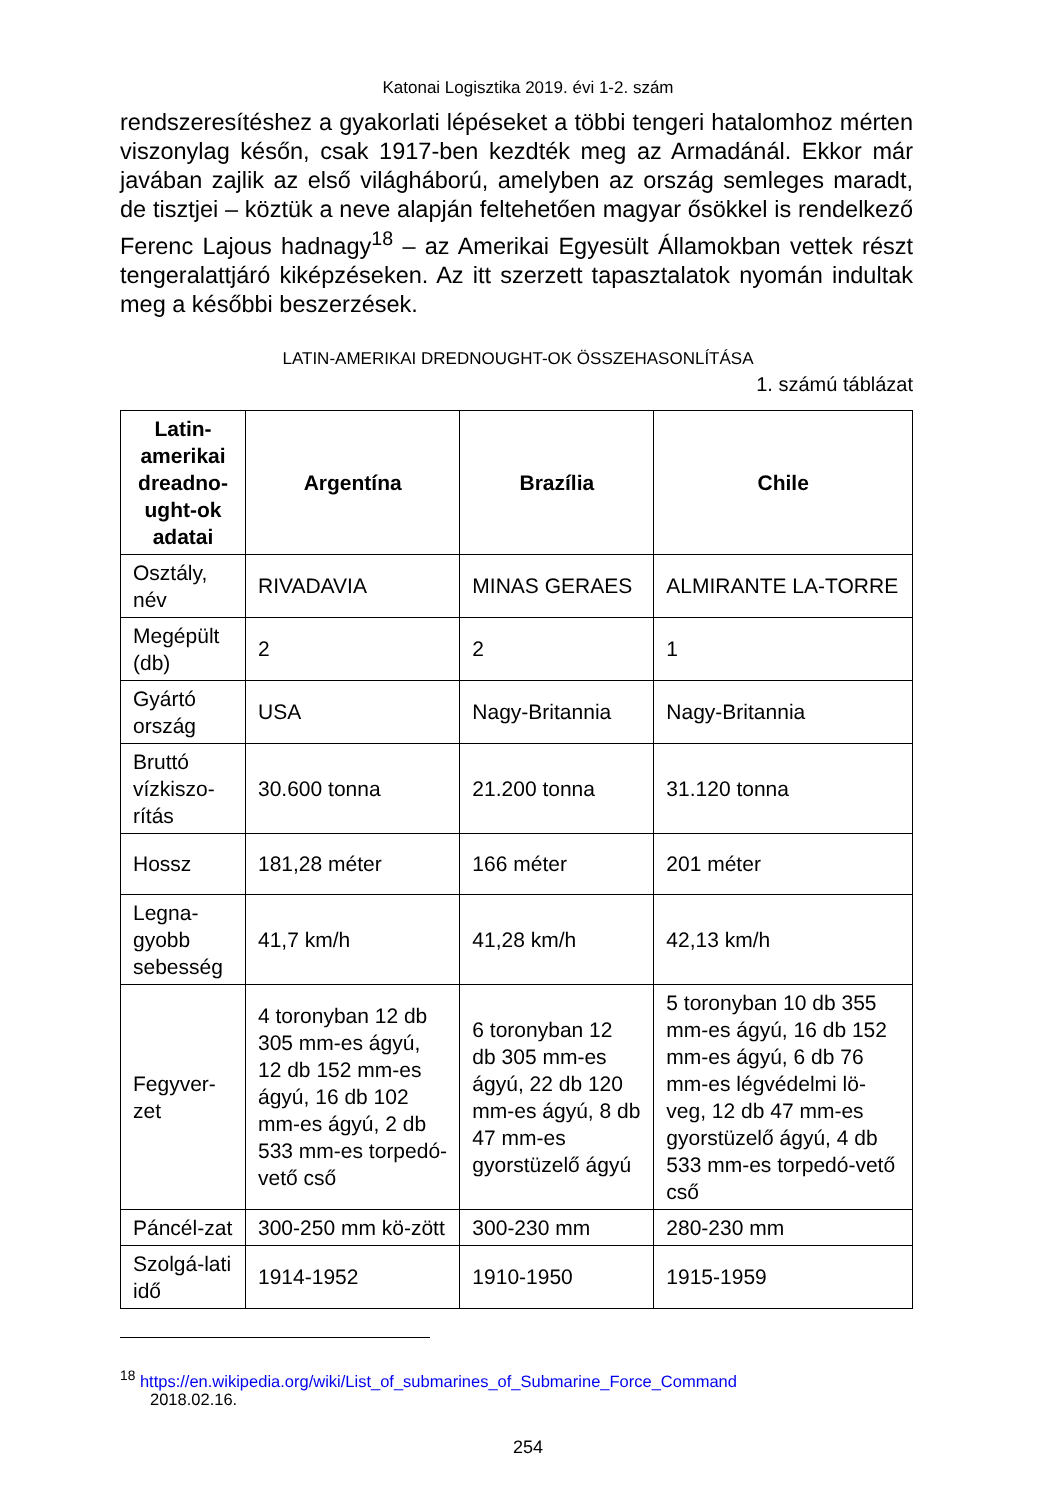Katonai Logisztika 2019. évi 1-2. szám
rendszeresítéshez a gyakorlati lépéseket a többi tengeri hatalomhoz mérten viszonylag későn, csak 1917-ben kezdték meg az Armadánál. Ekkor már javában zajlik az első világháború, amelyben az ország semleges maradt, de tisztjei – köztük a neve alapján feltehetően magyar ősökkel is rendelkező Ferenc Lajous hadnagy<sup>18</sup> – az Amerikai Egyesült Államokban vettek részt tengeralattjáró kiképzéseken. Az itt szerzett tapasztalatok nyomán indultak meg a későbbi beszerzések.
LATIN-AMERIKAI DREDNOUGHT-OK ÖSSZEHASONLÍTÁSA
1. számú táblázat
| Latin-amerikai dreadno-ught-ok adatai | Argentína | Brazília | Chile |
| --- | --- | --- | --- |
| Osztály, név | RIVADAVIA | MINAS GERAES | ALMIRANTE LA-TORRE |
| Megépült (db) | 2 | 2 | 1 |
| Gyártó ország | USA | Nagy-Britannia | Nagy-Britannia |
| Bruttó vízkiszo-rítás | 30.600 tonna | 21.200 tonna | 31.120 tonna |
| Hossz | 181,28 méter | 166 méter | 201 méter |
| Legna-gyobb sebesség | 41,7 km/h | 41,28 km/h | 42,13 km/h |
| Fegyver-zet | 4 toronyban 12 db 305 mm-es ágyú, 12 db 152 mm-es ágyú, 16 db 102 mm-es ágyú, 2 db 533 mm-es torpedó-vető cső | 6 toronyban 12 db 305 mm-es ágyú, 22 db 120 mm-es ágyú, 8 db 47 mm-es gyorstüzelő ágyú | 5 toronyban 10 db 355 mm-es ágyú, 16 db 152 mm-es ágyú, 6 db 76 mm-es légvédelmi lö-veg, 12 db 47 mm-es gyorstüzelő ágyú, 4 db 533 mm-es torpedó-vető cső |
| Páncél-zat | 300-250 mm kö-zött | 300-230 mm | 280-230 mm |
| Szolgá-lati idő | 1914-1952 | 1910-1950 | 1915-1959 |
<sup>18</sup> https://en.wikipedia.org/wiki/List_of_submarines_of_Submarine_Force_Command
2018.02.16.
254